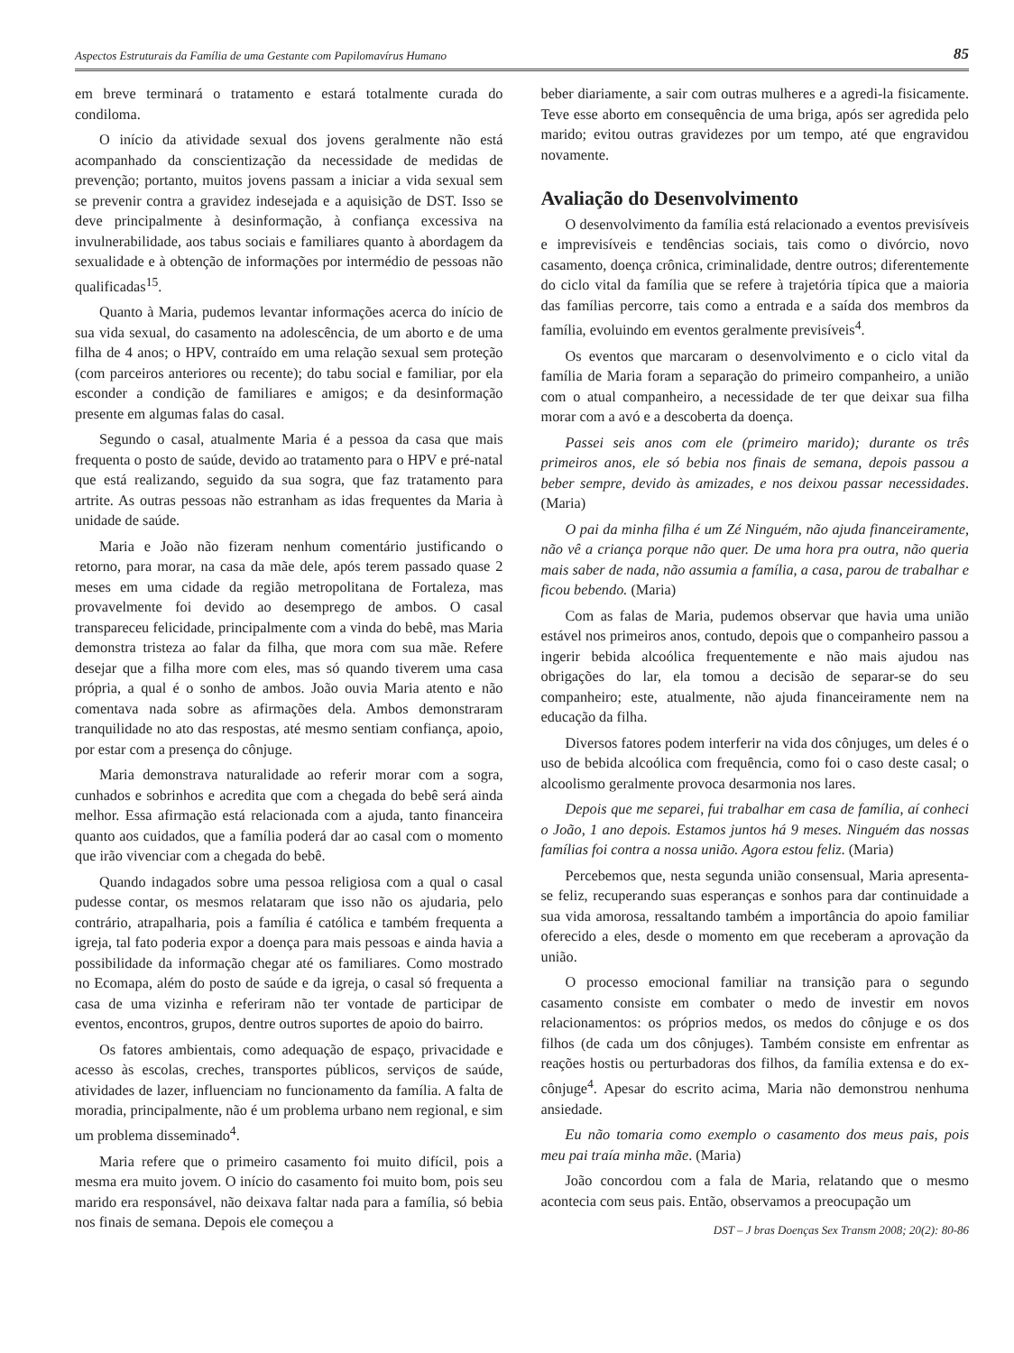Aspectos Estruturais da Família de uma Gestante com Papilomavírus Humano 85
em breve terminará o tratamento e estará totalmente curada do condiloma.
O início da atividade sexual dos jovens geralmente não está acompanhado da conscientização da necessidade de medidas de prevenção; portanto, muitos jovens passam a iniciar a vida sexual sem se prevenir contra a gravidez indesejada e a aquisição de DST. Isso se deve principalmente à desinformação, à confiança excessiva na invulnerabilidade, aos tabus sociais e familiares quanto à abordagem da sexualidade e à obtenção de informações por intermédio de pessoas não qualificadas<sup>15</sup>.
Quanto à Maria, pudemos levantar informações acerca do início de sua vida sexual, do casamento na adolescência, de um aborto e de uma filha de 4 anos; o HPV, contraído em uma relação sexual sem proteção (com parceiros anteriores ou recente); do tabu social e familiar, por ela esconder a condição de familiares e amigos; e da desinformação presente em algumas falas do casal.
Segundo o casal, atualmente Maria é a pessoa da casa que mais frequenta o posto de saúde, devido ao tratamento para o HPV e pré-natal que está realizando, seguido da sua sogra, que faz tratamento para artrite. As outras pessoas não estranham as idas frequentes da Maria à unidade de saúde.
Maria e João não fizeram nenhum comentário justificando o retorno, para morar, na casa da mãe dele, após terem passado quase 2 meses em uma cidade da região metropolitana de Fortaleza, mas provavelmente foi devido ao desemprego de ambos. O casal transpareceu felicidade, principalmente com a vinda do bebê, mas Maria demonstra tristeza ao falar da filha, que mora com sua mãe. Refere desejar que a filha more com eles, mas só quando tiverem uma casa própria, a qual é o sonho de ambos. João ouvia Maria atento e não comentava nada sobre as afirmações dela. Ambos demonstraram tranquilidade no ato das respostas, até mesmo sentiam confiança, apoio, por estar com a presença do cônjuge.
Maria demonstrava naturalidade ao referir morar com a sogra, cunhados e sobrinhos e acredita que com a chegada do bebê será ainda melhor. Essa afirmação está relacionada com a ajuda, tanto financeira quanto aos cuidados, que a família poderá dar ao casal com o momento que irão vivenciar com a chegada do bebê.
Quando indagados sobre uma pessoa religiosa com a qual o casal pudesse contar, os mesmos relataram que isso não os ajudaria, pelo contrário, atrapalharia, pois a família é católica e também frequenta a igreja, tal fato poderia expor a doença para mais pessoas e ainda havia a possibilidade da informação chegar até os familiares. Como mostrado no Ecomapa, além do posto de saúde e da igreja, o casal só frequenta a casa de uma vizinha e referiram não ter vontade de participar de eventos, encontros, grupos, dentre outros suportes de apoio do bairro.
Os fatores ambientais, como adequação de espaço, privacidade e acesso às escolas, creches, transportes públicos, serviços de saúde, atividades de lazer, influenciam no funcionamento da família. A falta de moradia, principalmente, não é um problema urbano nem regional, e sim um problema disseminado<sup>4</sup>.
Maria refere que o primeiro casamento foi muito difícil, pois a mesma era muito jovem. O início do casamento foi muito bom, pois seu marido era responsável, não deixava faltar nada para a família, só bebia nos finais de semana. Depois ele começou a
beber diariamente, a sair com outras mulheres e a agredi-la fisicamente. Teve esse aborto em consequência de uma briga, após ser agredida pelo marido; evitou outras gravidezes por um tempo, até que engravidou novamente.
Avaliação do Desenvolvimento
O desenvolvimento da família está relacionado a eventos previsíveis e imprevisíveis e tendências sociais, tais como o divórcio, novo casamento, doença crônica, criminalidade, dentre outros; diferentemente do ciclo vital da família que se refere à trajetória típica que a maioria das famílias percorre, tais como a entrada e a saída dos membros da família, evoluindo em eventos geralmente previsíveis<sup>4</sup>.
Os eventos que marcaram o desenvolvimento e o ciclo vital da família de Maria foram a separação do primeiro companheiro, a união com o atual companheiro, a necessidade de ter que deixar sua filha morar com a avó e a descoberta da doença.
Passei seis anos com ele (primeiro marido); durante os três primeiros anos, ele só bebia nos finais de semana, depois passou a beber sempre, devido às amizades, e nos deixou passar necessidades. (Maria)
O pai da minha filha é um Zé Ninguém, não ajuda financeiramente, não vê a criança porque não quer. De uma hora pra outra, não queria mais saber de nada, não assumia a família, a casa, parou de trabalhar e ficou bebendo. (Maria)
Com as falas de Maria, pudemos observar que havia uma união estável nos primeiros anos, contudo, depois que o companheiro passou a ingerir bebida alcoólica frequentemente e não mais ajudou nas obrigações do lar, ela tomou a decisão de separar-se do seu companheiro; este, atualmente, não ajuda financeiramente nem na educação da filha.
Diversos fatores podem interferir na vida dos cônjuges, um deles é o uso de bebida alcoólica com frequência, como foi o caso deste casal; o alcoolismo geralmente provoca desarmonia nos lares.
Depois que me separei, fui trabalhar em casa de família, aí conheci o João, 1 ano depois. Estamos juntos há 9 meses. Ninguém das nossas famílias foi contra a nossa união. Agora estou feliz. (Maria)
Percebemos que, nesta segunda união consensual, Maria apresenta-se feliz, recuperando suas esperanças e sonhos para dar continuidade a sua vida amorosa, ressaltando também a importância do apoio familiar oferecido a eles, desde o momento em que receberam a aprovação da união.
O processo emocional familiar na transição para o segundo casamento consiste em combater o medo de investir em novos relacionamentos: os próprios medos, os medos do cônjuge e os dos filhos (de cada um dos cônjuges). Também consiste em enfrentar as reações hostis ou perturbadoras dos filhos, da família extensa e do ex-cônjuge<sup>4</sup>. Apesar do escrito acima, Maria não demonstrou nenhuma ansiedade.
Eu não tomaria como exemplo o casamento dos meus pais, pois meu pai traía minha mãe. (Maria)
João concordou com a fala de Maria, relatando que o mesmo acontecia com seus pais. Então, observamos a preocupação um
DST – J bras Doenças Sex Transm 2008; 20(2): 80-86